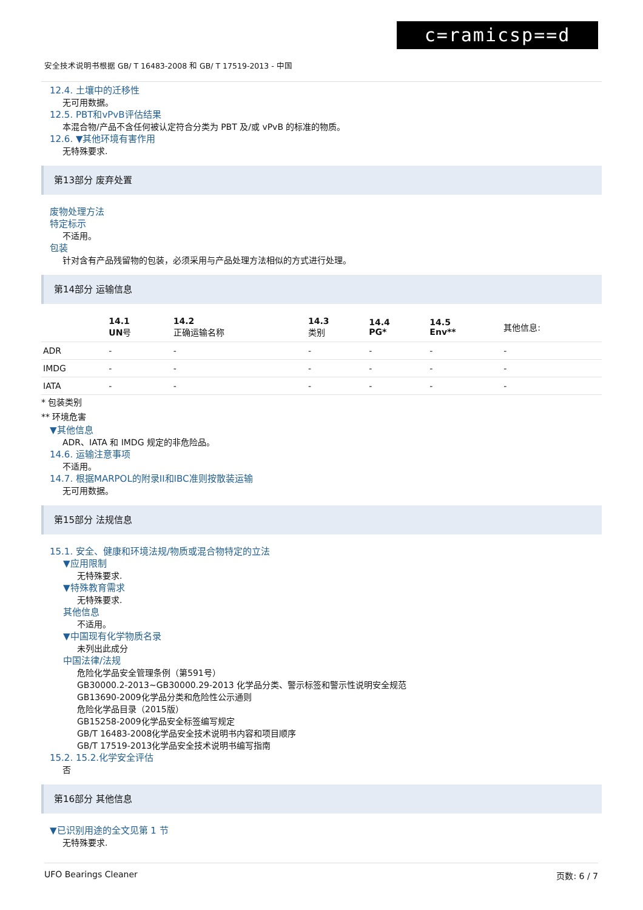c=ramicsp==d
安全技术说明书根据 GB/ T 16483-2008 和 GB/ T 17519-2013 - 中国
12.4. 土壤中的迁移性
无可用数据。
12.5. PBT和vPvB评估结果
本混合物/产品不含任何被认定符合分类为 PBT 及/或 vPvB 的标准的物质。
12.6. ▼其他环境有害作用
无特殊要求.
第13部分 废弃处置
废物处理方法
特定标示
不适用。
包装
针对含有产品残留物的包装，必须采用与产品处理方法相似的方式进行处理。
第14部分 运输信息
| | 14.1 UN 号 | 14.2 正确运输名称 | 14.3 类别 | 14.4 PG* | 14.5 Env** | 其他信息: |
| --- | --- | --- | --- | --- | --- | --- |
| ADR | - | - | - | - | - | - |
| IMDG | - | - | - | - | - | - |
| IATA | - | - | - | - | - | - |
* 包装类别
** 环境危害
▼其他信息
ADR、IATA 和 IMDG 规定的非危险品。
14.6. 运输注意事项
不适用。
14.7. 根据MARPOL的附录II和IBC准则按散装运输
无可用数据。
第15部分 法规信息
15.1. 安全、健康和环境法规/物质或混合物特定的立法
▼应用限制
无特殊要求.
▼特殊教育需求
无特殊要求.
其他信息
不适用。
▼中国现有化学物质名录
未列出此成分
中国法律/法规
危险化学品安全管理条例（第591号）
GB30000.2-2013~GB30000.29-2013 化学品分类、警示标签和警示性说明安全规范
GB13690-2009化学品分类和危险性公示通则
危险化学品目录（2015版）
GB15258-2009化学品安全标签编写规定
GB/T 16483-2008化学品安全技术说明书内容和项目顺序
GB/T 17519-2013化学品安全技术说明书编写指南
15.2. 15.2.化学安全评估
否
第16部分 其他信息
▼已识别用途的全文见第 1 节
无特殊要求.
UFO Bearings Cleaner 页数: 6 / 7